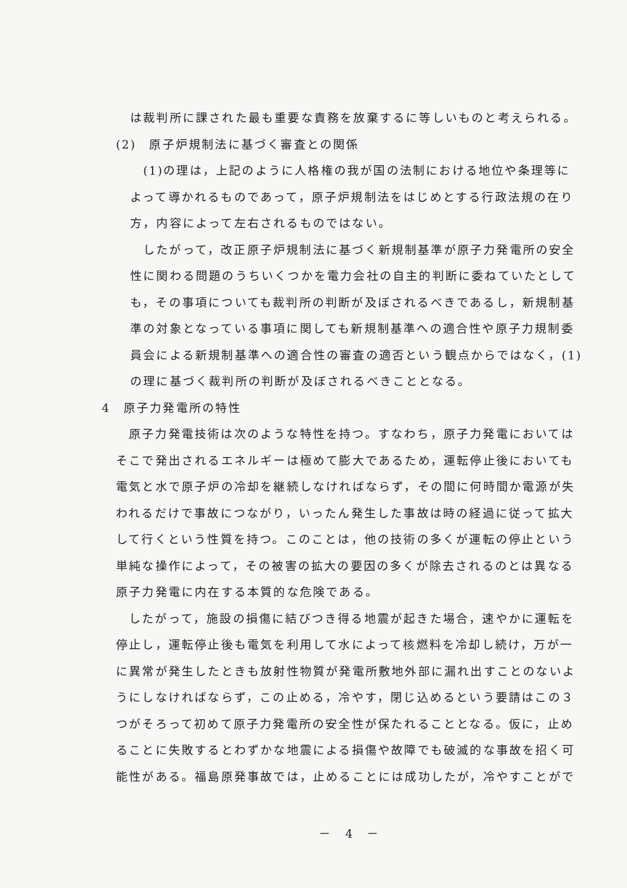は裁判所に課された最も重要な責務を放棄するに等しいものと考えられる。
(2)　原子炉規制法に基づく審査との関係
(1)の理は，上記のように人格権の我が国の法制における地位や条理等によって導かれるものであって，原子炉規制法をはじめとする行政法規の在り方，内容によって左右されるものではない。
したがって，改正原子炉規制法に基づく新規制基準が原子力発電所の安全性に関わる問題のうちいくつかを電力会社の自主的判断に委ねていたとしても，その事項についても裁判所の判断が及ぼされるべきであるし，新規制基準の対象となっている事項に関しても新規制基準への適合性や原子力規制委員会による新規制基準への適合性の審査の適否という観点からではなく，(1)の理に基づく裁判所の判断が及ぼされるべきこととなる。
4　原子力発電所の特性
原子力発電技術は次のような特性を持つ。すなわち，原子力発電においてはそこで発出されるエネルギーは極めて膨大であるため，運転停止後においても電気と水で原子炉の冷却を継続しなければならず，その間に何時間か電源が失われるだけで事故につながり，いったん発生した事故は時の経過に従って拡大して行くという性質を持つ。このことは，他の技術の多くが運転の停止という単純な操作によって，その被害の拡大の要因の多くが除去されるのとは異なる原子力発電に内在する本質的な危険である。
したがって，施設の損傷に結びつき得る地震が起きた場合，速やかに運転を停止し，運転停止後も電気を利用して水によって核燃料を冷却し続け，万が一に異常が発生したときも放射性物質が発電所敷地外部に漏れ出すことのないようにしなければならず，この止める，冷やす，閉じ込めるという要請はこの３つがそろって初めて原子力発電所の安全性が保たれることとなる。仮に，止めることに失敗するとわずかな地震による損傷や故障でも破滅的な事故を招く可能性がある。福島原発事故では，止めることには成功したが，冷やすことがで
－　4　－